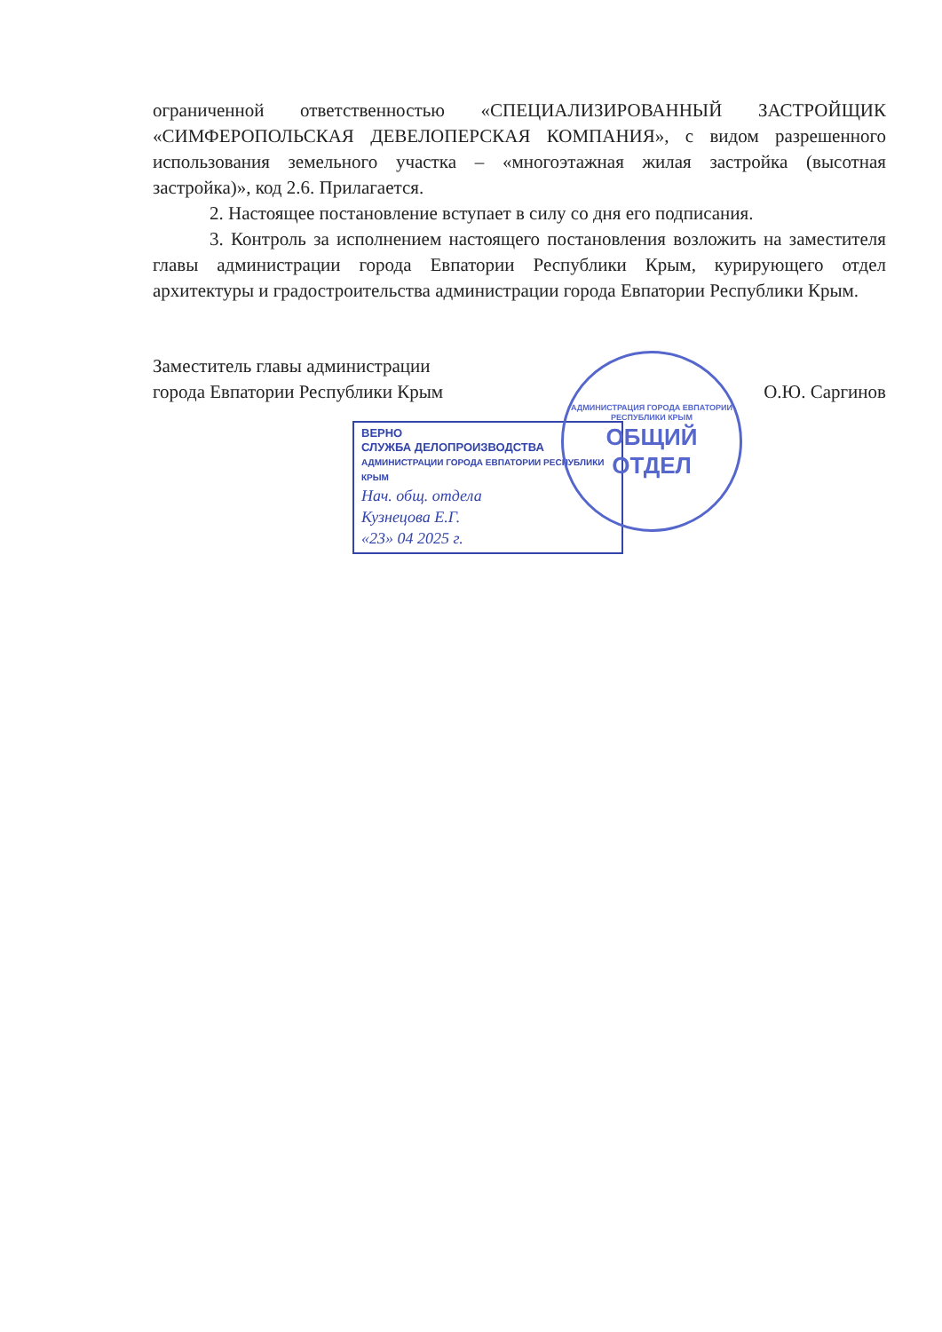ограниченной ответственностью «СПЕЦИАЛИЗИРОВАННЫЙ ЗАСТРОЙЩИК «СИМФЕРОПОЛЬСКАЯ ДЕВЕЛОПЕРСКАЯ КОМПАНИЯ», с видом разрешенного использования земельного участка – «многоэтажная жилая застройка (высотная застройка)», код 2.6. Прилагается.
2. Настоящее постановление вступает в силу со дня его подписания.
3. Контроль за исполнением настоящего постановления возложить на заместителя главы администрации города Евпатории Республики Крым, курирующего отдел архитектуры и градостроительства администрации города Евпатории Республики Крым.
Заместитель главы администрации
города Евпатории Республики Крым
О.Ю. Саргинов
ВЕРНО
СЛУЖБА ДЕЛОПРОИЗВОДСТВА
АДМИНИСТРАЦИИ ГОРОДА ЕВПАТОРИИ РЕСПУБЛИКИ КРЫМ
Нач. общ. отдела
Кузнецова Е.Г.
«23» 04 2025 г.
АДМИНИСТРАЦИЯ ГОРОДА ЕВПАТОРИИ РЕСПУБЛИКИ КРЫМ
ОБЩИЙ
ОТДЕЛ